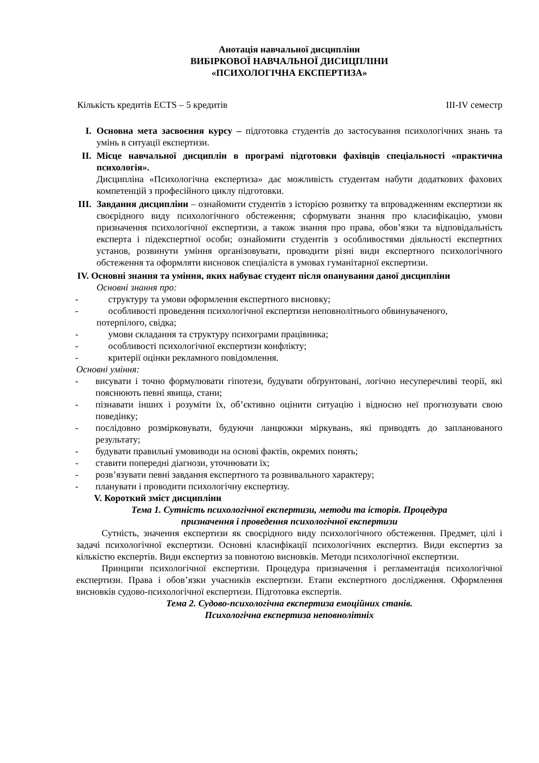Анотація навчальної дисципліни
ВИБІРКОВОЇ НАВЧАЛЬНОЇ ДИСИЦПЛІНИ
«ПСИХОЛОГІЧНА ЕКСПЕРТИЗА»
Кількість кредитів ECTS – 5 кредитів III-IV семестр
I. Основна мета засвоєння курсу – підготовка студентів до застосування психологічних знань та умінь в ситуації експертизи.
II. Місце навчальної дисциплін в програмі підготовки фахівців спеціальності «практична психологія».
Дисципліна «Психологічна експертиза» дає можливість студентам набути додаткових фахових компетенцій з професійного циклу підготовки.
III.
Завдання дисципліни – ознайомити студентів з історією розвитку та впровадженням експертизи як своєрідного виду психологічного обстеження; сформувати знання про класифікацію, умови призначення психологічної експертизи, а також знання про права, обов’язки та відповідальність експерта і підекспертної особи; ознайомити студентів з особливостями діяльності експертних установ, розвинути уміння організовувати, проводити різні види експертного психологічного обстеження та оформляти висновок спеціаліста в умовах гуманітарної експертизи.
IV. Основні знання та уміння, яких набуває студент після опанування даної дисципліни
Основні знання про:
- структуру та умови оформлення експертного висновку;
- особливості проведення психологічної експертизи неповнолітнього обвинуваченого,
потерпілого, свідка;
- умови складання та структуру психограми працівника;
- особливості психологічної експертизи конфлікту;
- критерії оцінки рекламного повідомлення.
Основні уміння:
- висувати і точно формулювати гіпотези, будувати обґрунтовані, логічно несуперечливі теорії, які пояснюють певні явища, стани;
- пізнавати інших і розуміти їх, об’єктивно оцінити ситуацію і відносно неї прогнозувати свою поведінку;
- послідовно розмірковувати, будуючи ланцюжки міркувань, які приводять до запланованого результату;
- будувати правильні умовиводи на основі фактів, окремих понять;
- ставити попередні діагнози, уточнювати їх;
- розв’язувати певні завдання експертного та розвивального характеру;
- планувати і проводити психологічну експертизу.
V. Короткий зміст дисципліни
Тема 1. Сутність психологічної експертизи, методи та історія. Процедура
призначення і проведення психологічної експертизи
Сутність, значення експертизи як своєрідного виду психологічного обстеження. Предмет, цілі і задачі психологічної експертизи. Основні класифікації психологічних експертиз. Види експертиз за кількістю експертів. Види експертиз за повнотою висновків. Методи психологічної експертизи.
Принципи психологічної експертизи. Процедура призначення і регламентація психологічної експертизи. Права і обов’язки учасників експертизи. Етапи експертного дослідження. Оформлення висновків судово-психологічної експертизи. Підготовка експертів.
Тема 2. Судово-психологічна експертиза емоційних станів.
Психологічна експертиза неповнолітніх